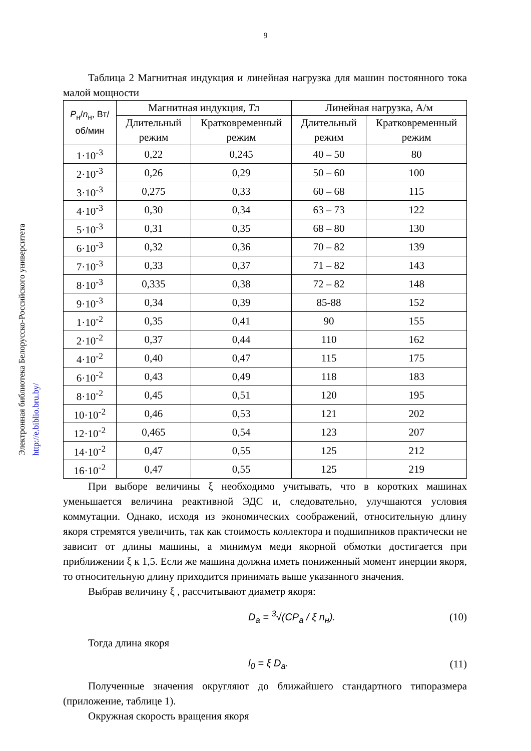9
Электронная библиотека Белорусско-Российского университета http://e.biblio.bru.by/
Таблица 2 Магнитная индукция и линейная нагрузка для машин постоянного тока малой мощности
| P<sub>н</sub>/ n<sub>н</sub>, Вт/об/мин | Магнитная индукция, Т л | | Линейная нагрузка, А/м | |
| --- | --- | --- | --- | --- |
| | Длительный режим | Кратковременный режим | Длительный режим | Кратковременный режим |
| 1·10<sup>-3</sup> | 0,22 | 0,245 | 40 – 50 | 80 |
| 2·10<sup>-3</sup> | 0,26 | 0,29 | 50 – 60 | 100 |
| 3·10<sup>-3</sup> | 0,275 | 0,33 | 60 – 68 | 115 |
| 4·10<sup>-3</sup> | 0,30 | 0,34 | 63 – 73 | 122 |
| 5·10<sup>-3</sup> | 0,31 | 0,35 | 68 – 80 | 130 |
| 6·10<sup>-3</sup> | 0,32 | 0,36 | 70 – 82 | 139 |
| 7·10<sup>-3</sup> | 0,33 | 0,37 | 71 – 82 | 143 |
| 8·10<sup>-3</sup> | 0,335 | 0,38 | 72 – 82 | 148 |
| 9·10<sup>-3</sup> | 0,34 | 0,39 | 85-88 | 152 |
| 1·10<sup>-2</sup> | 0,35 | 0,41 | 90 | 155 |
| 2·10<sup>-2</sup> | 0,37 | 0,44 | 110 | 162 |
| 4·10<sup>-2</sup> | 0,40 | 0,47 | 115 | 175 |
| 6·10<sup>-2</sup> | 0,43 | 0,49 | 118 | 183 |
| 8·10<sup>-2</sup> | 0,45 | 0,51 | 120 | 195 |
| 10·10<sup>-2</sup> | 0,46 | 0,53 | 121 | 202 |
| 12·10<sup>-2</sup> | 0,465 | 0,54 | 123 | 207 |
| 14·10<sup>-2</sup> | 0,47 | 0,55 | 125 | 212 |
| 16·10<sup>-2</sup> | 0,47 | 0,55 | 125 | 219 |
При выборе величины ξ необходимо учитывать, что в коротких машинах уменьшается величина реактивной ЭДС и, следовательно, улучшаются условия коммутации. Однако, исходя из экономических соображений, относительную длину якоря стремятся увеличить, так как стоимость коллектора и подшипников практически не зависит от длины машины, а минимум меди якорной обмотки достигается при приближении ξ к 1,5. Если же машина должна иметь пониженный момент инерции якоря, то относительную длину приходится принимать выше указанного значения.
Выбрав величину ξ , рассчитывают диаметр якоря:
D<sub>a</sub> = <sup>3</sup>√(CP<sub>a</sub> / ξ n<sub>н</sub>). (10)
Тогда длина якоря
l<sub>0</sub> = ξ D<sub>a</sub>. (11)
Полученные значения округляют до ближайшего стандартного типоразмера (приложение, таблице 1).
Окружная скорость вращения якоря